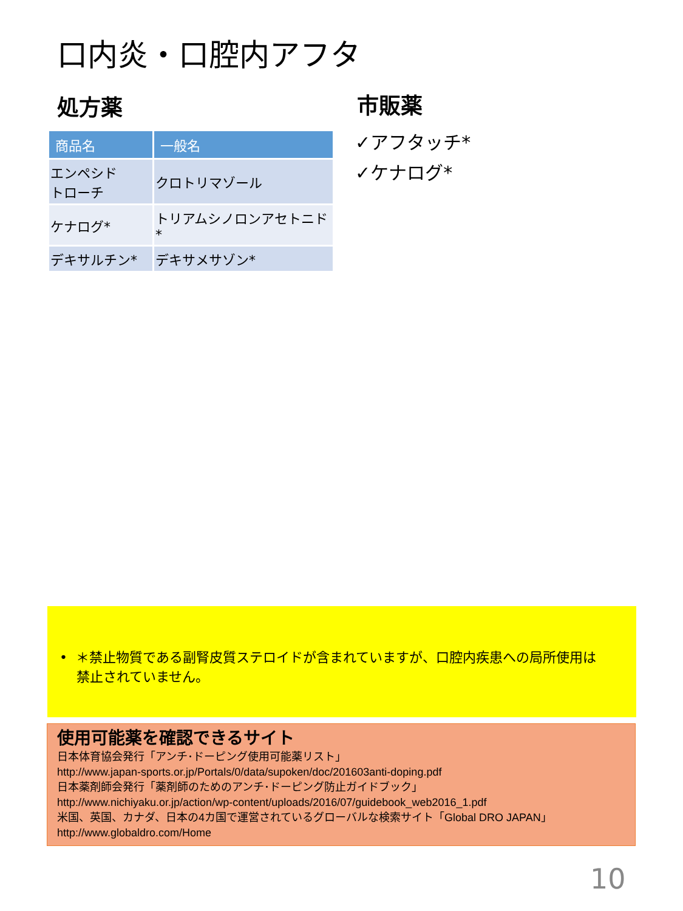口内炎・口腔内アフタ
処方薬 市販薬
| 商品名 | 一般名 |
| --- | --- |
| エンペシド トローチ | クロトリマゾール |
| ケナログ* | トリアムシノロンアセトニド* |
| デキサルチン* | デキサメサゾン* |
✓アフタッチ*
✓ケナログ*
• ＊禁止物質である副腎皮質ステロイドが含まれていますが、口腔内疾患への局所使用は
禁止されていません。
使用可能薬を確認できるサイト
日本体育協会発行「アンチ･ドーピング使用可能薬リスト」
http://www.japan-sports.or.jp/Portals/0/data/supoken/doc/201603anti-doping.pdf
日本薬剤師会発行「薬剤師のためのアンチ･ドーピング防止ガイドブック」
http://www.nichiyaku.or.jp/action/wp-content/uploads/2016/07/guidebook_web2016_1.pdf
米国、英国、カナダ、日本の4カ国で運営されているグローバルな検索サイト「Global DRO JAPAN」
http://www.globaldro.com/Home
10